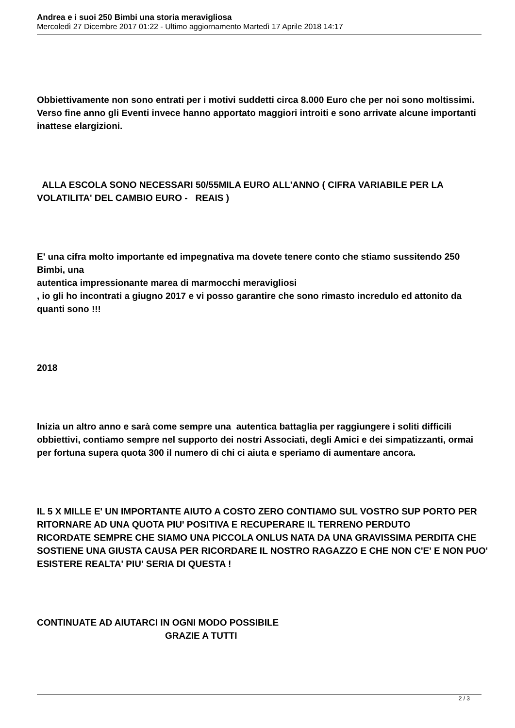Andrea e i suoi 250 Bimbi una storia meravigliosa
Mercoledì 27 Dicembre 2017 01:22 - Ultimo aggiornamento Martedì 17 Aprile 2018 14:17
Obbiettivamente non sono entrati per i motivi suddetti circa 8.000 Euro che per noi sono moltissimi. Verso fine anno gli Eventi invece hanno apportato maggiori introiti e sono arrivate alcune importanti inattese elargizioni.
ALLA ESCOLA SONO NECESSARI 50/55MILA EURO ALL'ANNO ( CIFRA VARIABILE PER LA VOLATILITA' DEL CAMBIO EURO - REAIS )
E' una cifra molto importante ed impegnativa ma dovete tenere conto che stiamo sussitendo 250 Bimbi, una
autentica impressionante marea di marmocchi meravigliosi
, io gli ho incontrati a giugno 2017 e vi posso garantire che sono rimasto incredulo ed attonito da quanti sono !!!
2018
Inizia un altro anno e sarà come sempre una autentica battaglia per raggiungere i soliti difficili obbiettivi, contiamo sempre nel supporto dei nostri Associati, degli Amici e dei simpatizzanti, ormai per fortuna supera quota 300 il numero di chi ci aiuta e speriamo di aumentare ancora.
IL 5 X MILLE E' UN IMPORTANTE AIUTO A COSTO ZERO CONTIAMO SUL VOSTRO SUP PORTO PER RITORNARE AD UNA QUOTA PIU' POSITIVA E RECUPERARE IL TERRENO PERDUTO
RICORDATE SEMPRE CHE SIAMO UNA PICCOLA ONLUS NATA DA UNA GRAVISSIMA PERDITA CHE SOSTIENE UNA GIUSTA CAUSA PER RICORDARE IL NOSTRO RAGAZZO E CHE NON C'E' E NON PUO' ESISTERE REALTA' PIU' SERIA DI QUESTA !
CONTINUATE AD AIUTARCI IN OGNI MODO POSSIBILE GRAZIE A TUTTI
2 / 3